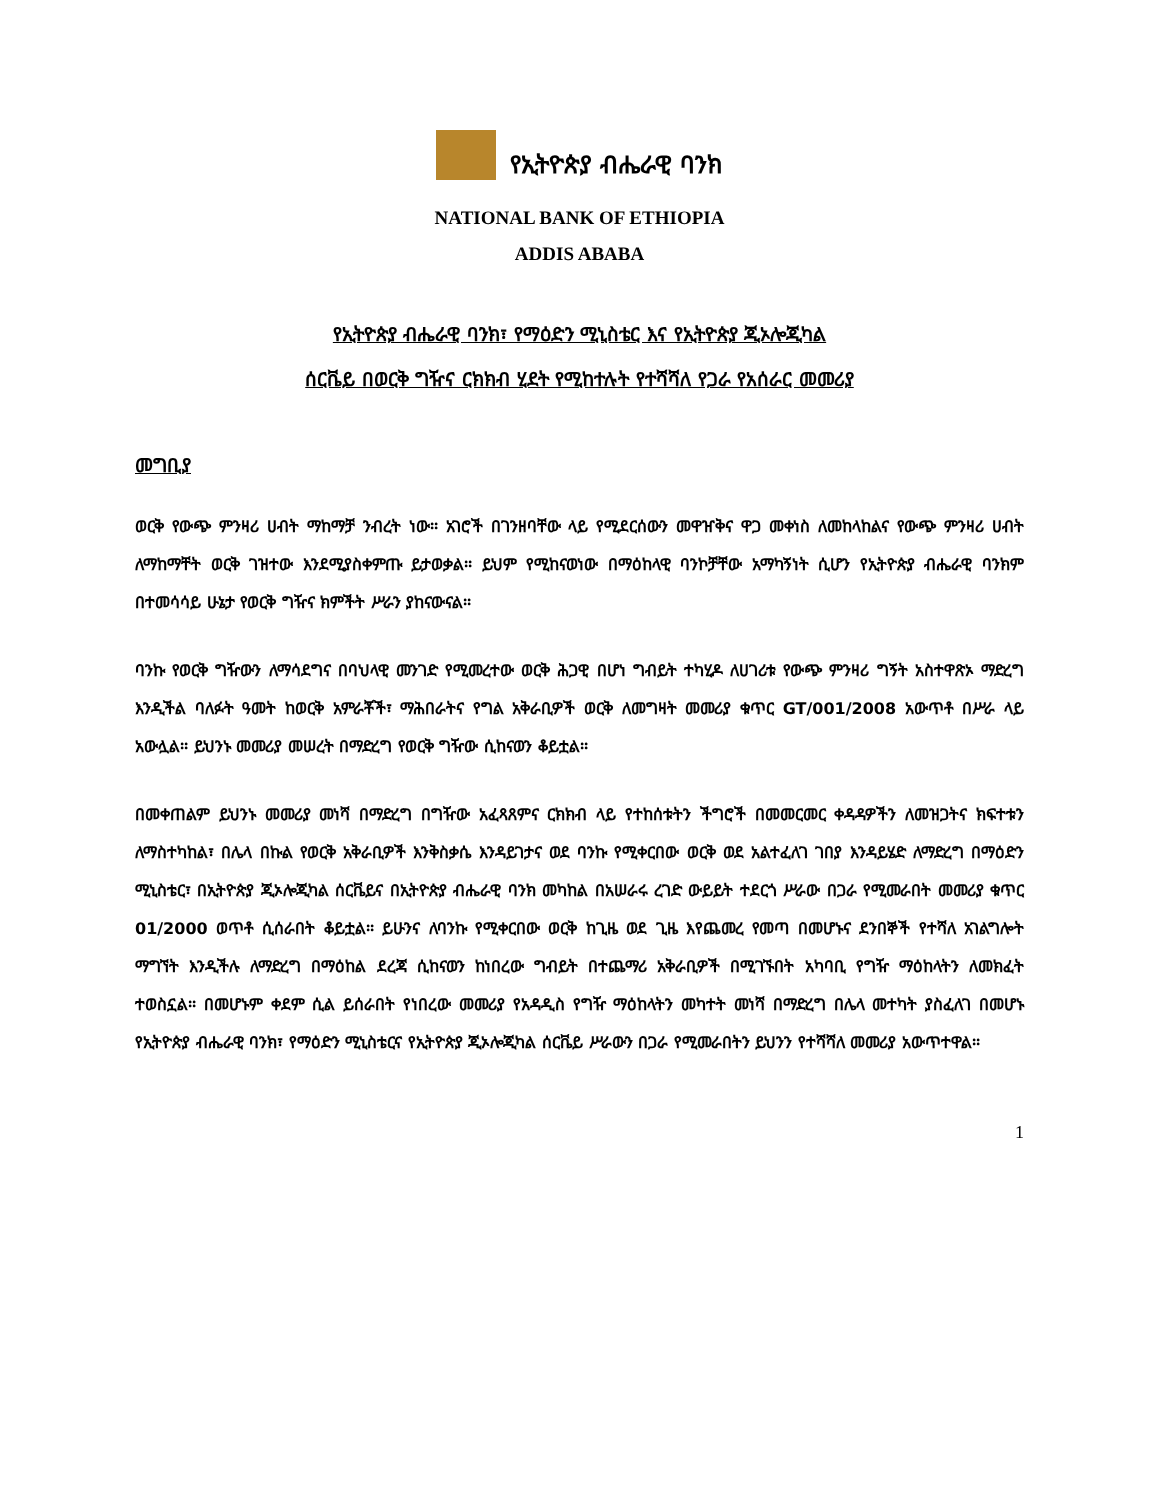የኢትዮጵያ ብሔራዊ ባንክ
NATIONAL BANK OF ETHIOPIA
ADDIS ABABA
የኢትዮጵያ ብሔራዊ ባንክ፣ የማዕድን ሚኒስቴር እና የኢትዮጵያ ጂኦሎጂካል
ሰርቬይ በወርቅ ግዥና ርክክብ ሂደት የሚከተሉት የተሻሻለ የጋራ የአሰራር መመሪያ
መግቢያ
ወርቅ የውጭ ምንዛሪ ሀብት ማከማቻ ንብረት ነው፡፡ አገሮች በገንዘባቸው ላይ የሚደርሰውን መዋዠቅና ዋጋ መቀነስ ለመከላከልና የውጭ ምንዛሪ ሀብት ለማከማቸት ወርቅ ገዝተው እንደሚያስቀምጡ ይታወቃል፡፡ ይህም የሚከናወነው በማዕከላዊ ባንኮቻቸው አማካኝነት ሲሆን የኢትዮጵያ ብሔራዊ ባንክም በተመሳሳይ ሁኔታ የወርቅ ግዥና ክምችት ሥራን ያከናውናል፡፡
ባንኩ የወርቅ ግዥውን ለማሳደግና በባህላዊ መንገድ የሚመረተው ወርቅ ሕጋዊ በሆነ ግብይት ተካሂዶ ለሀገሪቱ የውጭ ምንዛሪ ግኝት አስተዋጽኦ ማድረግ እንዲችል ባለፉት ዓመት ከወርቅ አምራቾች፣ ማሕበራትና የግል አቅራቢዎች ወርቅ ለመግዛት መመሪያ ቁጥር GT/001/2008 አውጥቶ በሥራ ላይ አውሏል፡፡ ይህንኑ መመሪያ መሠረት በማድረግ የወርቅ ግዥው ሲከናወን ቆይቷል፡፡
በመቀጠልም ይህንኑ መመሪያ መነሻ በማድረግ በግዥው አፈጻጸምና ርክክብ ላይ የተከሰቱትን ችግሮች በመመርመር ቀዳዳዎችን ለመዝጋትና ክፍተቱን ለማስተካከል፣ በሌላ በኩል የወርቅ አቅራቢዎች እንቅስቃሴ እንዳይገታና ወደ ባንኩ የሚቀርበው ወርቅ ወደ አልተፈለገ ገበያ እንዳይሄድ ለማድረግ በማዕድን ሚኒስቴር፣ በኢትዮጵያ ጂኦሎጂካል ሰርቬይና በኢትዮጵያ ብሔራዊ ባንክ መካከል በአሠራሩ ረገድ ውይይት ተደርጎ ሥራው በጋራ የሚመራበት መመሪያ ቁጥር 01/2000 ወጥቶ ሲሰራበት ቆይቷል፡፡ ይሁንና ለባንኩ የሚቀርበው ወርቅ ከጊዜ ወደ ጊዜ እየጨመረ የመጣ በመሆኑና ደንበኞች የተሻለ አገልግሎት ማግኘት እንዲችሉ ለማድረግ በማዕከል ደረጃ ሲከናወን ከነበረው ግብይት በተጨማሪ አቅራቢዎች በሚገኙበት አካባቢ የግዥ ማዕከላትን ለመክፈት ተወስኗል፡፡ በመሆኑም ቀደም ሲል ይሰራበት የነበረው መመሪያ የአዳዲስ የግዥ ማዕከላትን መካተት መነሻ በማድረግ በሌላ መተካት ያስፈለገ በመሆኑ የኢትዮጵያ ብሔራዊ ባንክ፣ የማዕድን ሚኒስቴርና የኢትዮጵያ ጂኦሎጂካል ሰርቬይ ሥራውን በጋራ የሚመራበትን ይህንን የተሻሻለ መመሪያ አውጥተዋል፡፡
1